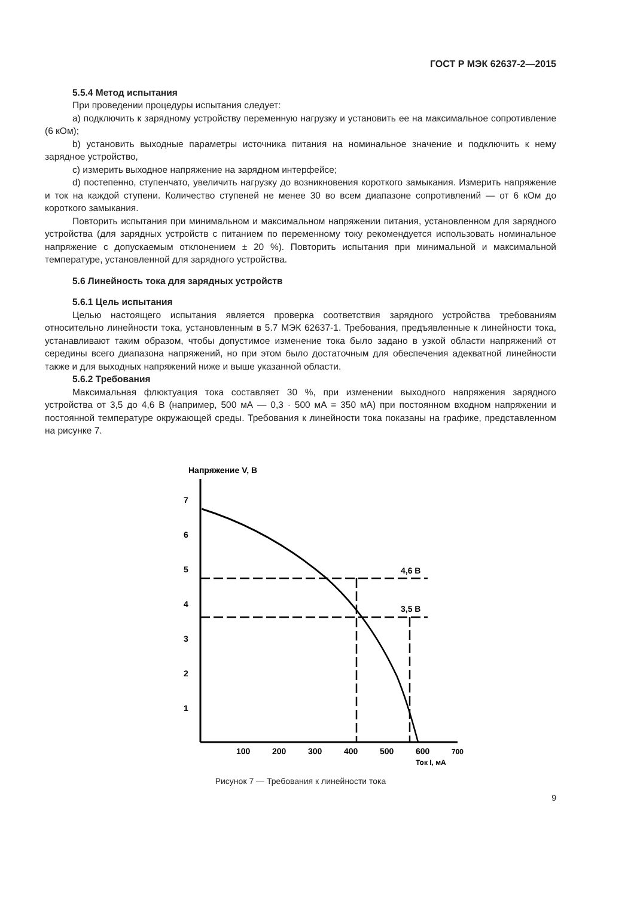ГОСТ Р МЭК 62637-2—2015
5.5.4 Метод испытания
При проведении процедуры испытания следует:
a) подключить к зарядному устройству переменную нагрузку и установить ее на максимальное сопротивление (6 кОм);
b) установить выходные параметры источника питания на номинальное значение и подключить к нему зарядное устройство,
c) измерить выходное напряжение на зарядном интерфейсе;
d) постепенно, ступенчато, увеличить нагрузку до возникновения короткого замыкания. Измерить напряжение и ток на каждой ступени. Количество ступеней не менее 30 во всем диапазоне сопротивлений — от 6 кОм до короткого замыкания.
Повторить испытания при минимальном и максимальном напряжении питания, установленном для зарядного устройства (для зарядных устройств с питанием по переменному току рекомендуется использовать номинальное напряжение с допускаемым отклонением ± 20 %). Повторить испытания при минимальной и максимальной температуре, установленной для зарядного устройства.
5.6 Линейность тока для зарядных устройств
5.6.1 Цель испытания
Целью настоящего испытания является проверка соответствия зарядного устройства требованиям относительно линейности тока, установленным в 5.7 МЭК 62637-1. Требования, предъявленные к линейности тока, устанавливают таким образом, чтобы допустимое изменение тока было задано в узкой области напряжений от середины всего диапазона напряжений, но при этом было достаточным для обеспечения адекватной линейности также и для выходных напряжений ниже и выше указанной области.
5.6.2 Требования
Максимальная флюктуация тока составляет 30 %, при изменении выходного напряжения зарядного устройства от 3,5 до 4,6 В (например, 500 мА — 0,3 · 500 мА = 350 мА) при постоянном входном напряжении и постоянной температуре окружающей среды. Требования к линейности тока показаны на графике, представленном на рисунке 7.
Напряжение V, В
7
6
5
4
3
2
1
4,6 В
3,5 В
100
200
300
400
500
600
700
Ток I, мА
Рисунок 7 — Требования к линейности тока
9